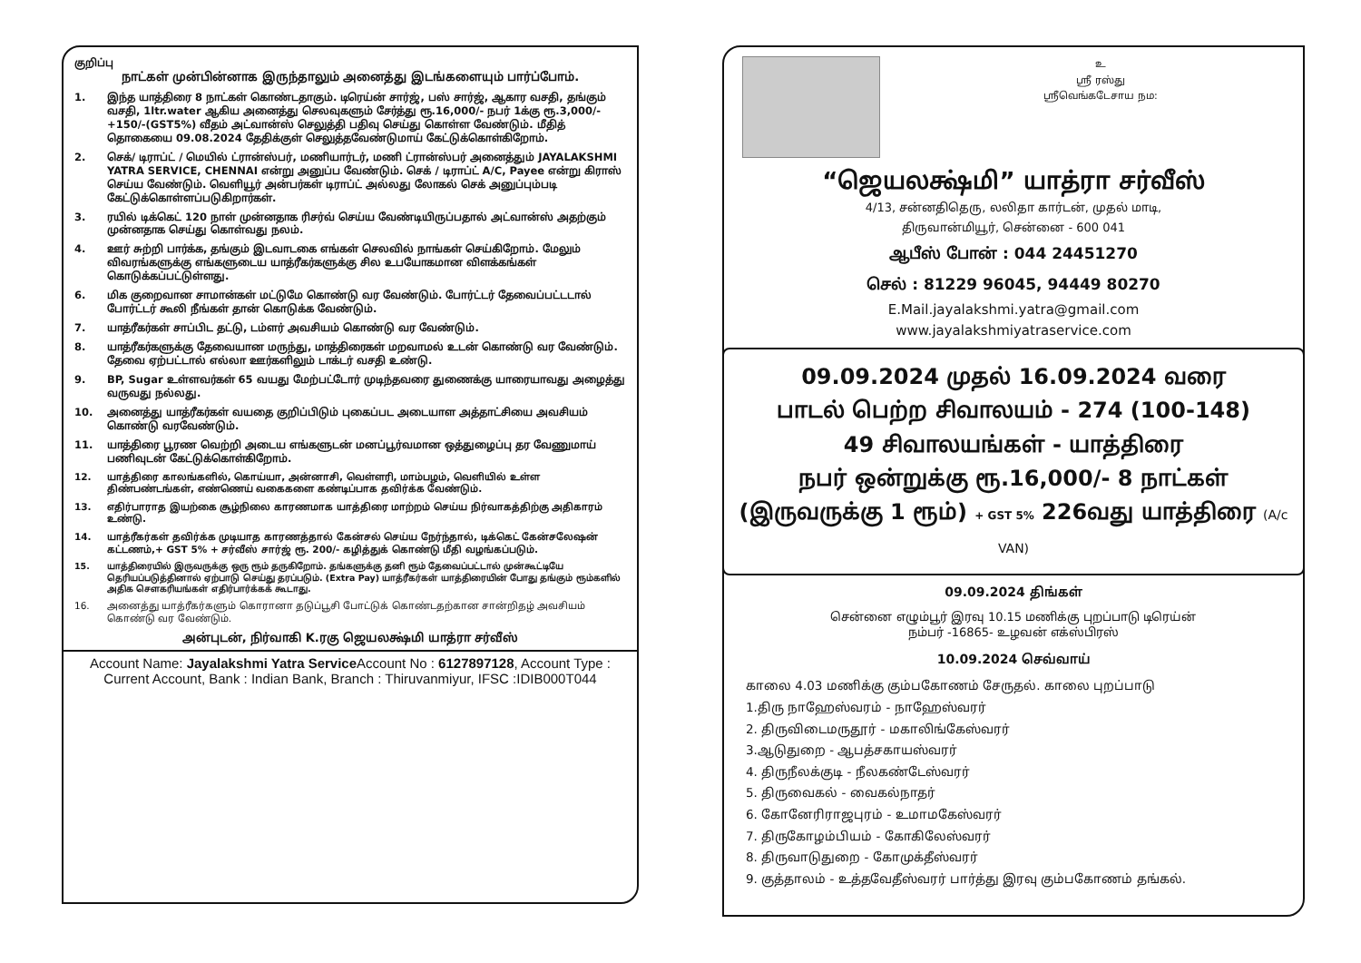குறிப்பு
நாட்கள் முன்பின்னாக இருந்தாலும் அனைத்து இடங்களையும் பார்ப்போம்.
1. இந்த யாத்திரை 8 நாட்கள் கொண்டதாகும். டிரெய்ன் சார்ஜ், பஸ் சார்ஜ், ஆகார வசதி, தங்கும் வசதி, 1ltr.water ஆகிய அனைத்து செலவுகளும் சேர்த்து ரூ.16,000/- நபர் 1க்கு ரூ.3,000/- +150/-(GST5%) வீதம் அட்வான்ஸ் செலுத்தி பதிவு செய்து கொள்ள வேண்டும். மீதித் தொகையை 09.08.2024 தேதிக்குள் செலுத்தவேண்டுமாய் கேட்டுக்கொள்கிறோம்.
2. செக்/ டிராப்ட் / மெயில் ட்ரான்ஸ்பர், மணியார்டர், மணி ட்ரான்ஸ்பர் அனைத்தும் JAYALAKSHMI YATRA SERVICE, CHENNAI என்று அனுப்ப வேண்டும். செக் / டிராப்ட் A/C, Payee என்று கிராஸ் செய்ய வேண்டும். வெளியூர் அன்பர்கள் டிராப்ட் அல்லது லோகல் செக் அனுப்பும்படி கேட்டுக்கொள்ளப்படுகிறார்கள்.
3. ரயில் டிக்கெட் 120 நாள் முன்னதாக ரிசர்வ் செய்ய வேண்டியிருப்பதால் அட்வான்ஸ் அதற்கும் முன்னதாக செய்து கொள்வது நலம்.
4. ஊர் சுற்றி பார்க்க, தங்கும் இடவாடகை எங்கள் செலவில் நாங்கள் செய்கிறோம். மேலும் விவரங்களுக்கு எங்களுடைய யாத்ரீகர்களுக்கு சில உபயோகமான விளக்கங்கள் கொடுக்கப்பட்டுள்ளது.
6. மிக குறைவான சாமான்கள் மட்டுமே கொண்டு வர வேண்டும். போர்ட்டர் தேவைப்பட்டடால் போர்ட்டர் கூலி நீங்கள் தான் கொடுக்க வேண்டும்.
7. யாத்ரீகர்கள் சாப்பிட தட்டு, டம்ளர் அவசியம் கொண்டு வர வேண்டும்.
8. யாத்ரீகர்களுக்கு தேவையான மருந்து, மாத்திரைகள் மறவாமல் உடன் கொண்டு வர வேண்டும். தேவை ஏற்பட்டால் எல்லா ஊர்களிலும் டாக்டர் வசதி உண்டு.
9. BP, Sugar உள்ளவர்கள் 65 வயது மேற்பட்டோர் முடிந்தவரை துணைக்கு யாரையாவது அழைத்து வருவது நல்லது.
10. அனைத்து யாத்ரீகர்கள் வயதை குறிப்பிடும் புகைப்பட அடையாள அத்தாட்சியை அவசியம் கொண்டு வரவேண்டும்.
11. யாத்திரை பூரண வெற்றி அடைய எங்களுடன் மனப்பூர்வமான ஒத்துழைப்பு தர வேணுமாய் பணிவுடன் கேட்டுக்கொள்கிறோம்.
12. யாத்திரை காலங்களில், கொய்யா, அன்னாசி, வெள்ளரி, மாம்பழம், வெளியில் உள்ள திண்பண்டங்கள், எண்ணெய் வகைகளை கண்டிப்பாக தவிர்க்க வேண்டும்.
13. எதிர்பாராத இயற்கை சூழ்நிலை காரணமாக யாத்திரை மாற்றம் செய்ய நிர்வாகத்திற்கு அதிகாரம் உண்டு.
14. யாத்ரீகர்கள் தவிர்க்க முடியாத காரணத்தால் கேன்சல் செய்ய நேர்ந்தால், டிக்கெட் கேன்சலேஷன் கட்டணம்,+ GST 5% + சர்வீஸ் சார்ஜ் ரூ. 200/- கழித்துக் கொண்டு மீதி வழங்கப்படும்.
15. யாத்திரையில் இருவருக்கு ஒரு ரூம் தருகிறோம். தங்களுக்கு தனி ரூம் தேவைப்பட்டால் முன்கூட்டியே தெரியப்படுத்தினால் ஏற்பாடு செய்து தரப்படும். (Extra Pay) யாத்ரீகர்கள் யாத்திரையின் போது தங்கும் ரூம்களில் அதிக சௌகரியங்கள் எதிர்பார்க்கக் கூடாது.
16. அனைத்து யாத்ரீகர்களும் கொரானா தடுப்பூசி போட்டுக் கொண்டதற்கான சான்றிதழ் அவசியம் கொண்டு வர வேண்டும்.
அன்புடன், நிர்வாகி K.ரகு ஜெயலக்ஷ்மி யாத்ரா சர்வீஸ்
Account Name: Jayalakshmi Yatra Service Account No : 6127897128, Account Type : Current Account, Bank : Indian Bank, Branch : Thiruvanmiyur, IFSC :IDIB000T044
உ
ஸ்ரீ ரஸ்து
ஸ்ரீவெங்கடேசாய நம:
“ஜெயலக்ஷ்மி” யாத்ரா சர்வீஸ்
4/13, சன்னதிதெரு, லலிதா கார்டன், முதல் மாடி,
திருவான்மியூர், சென்னை - 600 041
ஆபீஸ் போன் : 044 24451270
செல் : 81229 96045, 94449 80270
E.Mail.jayalakshmi.yatra@gmail.com
www.jayalakshmiyatraservice.com
09.09.2024 முதல் 16.09.2024 வரை
பாடல் பெற்ற சிவாலயம் - 274 (100-148)
49 சிவாலயங்கள் - யாத்திரை
நபர் ஒன்றுக்கு ரூ.16,000/- 8 நாட்கள்
(இருவருக்கு 1 ரூம்) + GST 5% 226வது யாத்திரை (A/c VAN)
09.09.2024 திங்கள்
சென்னை எழும்பூர் இரவு 10.15 மணிக்கு புறப்பாடு டிரெய்ன்
நம்பர் -16865- உழவன் எக்ஸ்பிரஸ்
10.09.2024 செவ்வாய்
காலை 4.03 மணிக்கு கும்பகோணம் சேருதல். காலை புறப்பாடு
1.திரு நாஹேஸ்வரம் - நாஹேஸ்வரர்
2. திருவிடைமருதூர் - மகாலிங்கேஸ்வரர்
3.ஆடுதுறை - ஆபத்சகாயஸ்வரர்
4. திருநீலக்குடி - நீலகண்டேஸ்வரர்
5. திருவைகல் - வைகல்நாதர்
6. கோனேரிராஜபுரம் - உமாமகேஸ்வரர்
7. திருகோழம்பியம் - கோகிலேஸ்வரர்
8. திருவாடுதுறை - கோமுக்தீஸ்வரர்
9. குத்தாலம் - உத்தவேதீஸ்வரர் பார்த்து இரவு கும்பகோணம் தங்கல்.